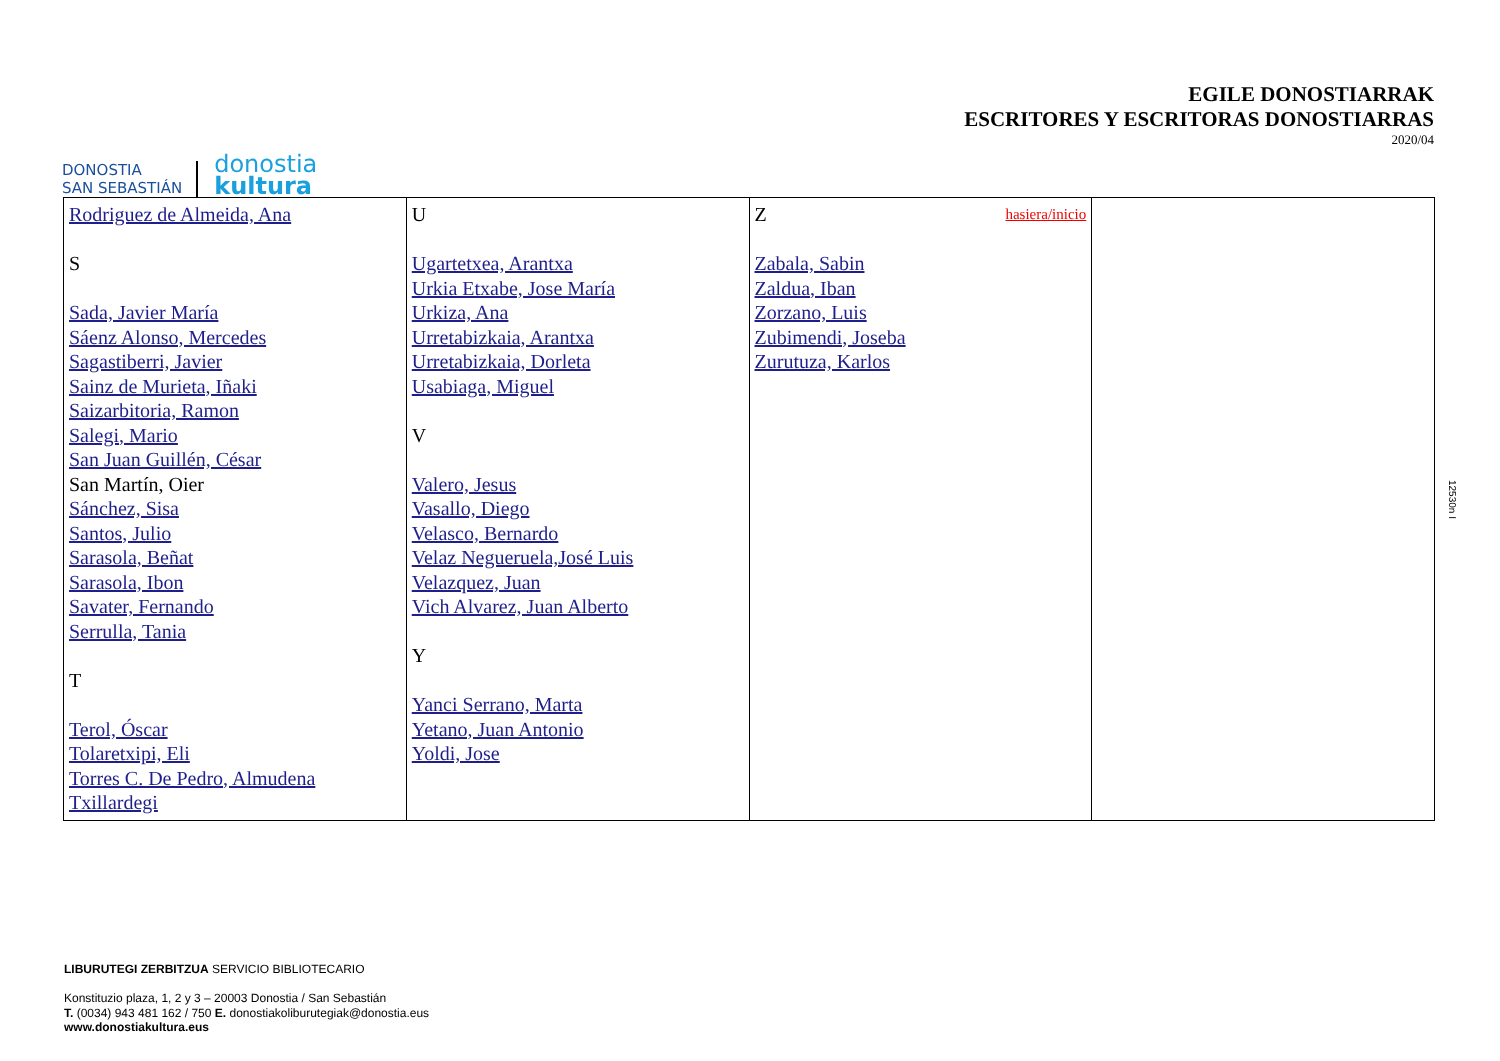DONOSTIA
SAN SEBASTIÁN
donostia
kultura
EGILE DONOSTIARRAK
ESCRITORES Y ESCRITORAS DONOSTIARRAS
2020/04
| Rodriguez de Almeida, Ana S Sada, Javier María Sáenz Alonso, Mercedes Sagastiberri, Javier Sainz de Murieta, Iñaki Saizarbitoria, Ramon Salegi, Mario San Juan Guillén, César San Martín, Oier Sánchez, Sisa Santos, Julio Sarasola, Beñat Sarasola, Ibon Savater, Fernando Serrulla, Tania T Terol, Óscar Tolaretxipi, Eli Torres C. De Pedro, Almudena Txillardegi | U Ugartetxea, Arantxa Urkia Etxabe, Jose María Urkiza, Ana Urretabizkaia, Arantxa Urretabizkaia, Dorleta Usabiaga, Miguel V Valero, Jesus Vasallo, Diego Velasco, Bernardo Velaz Negueruela,José Luis Velazquez, Juan Vich Alvarez, Juan Alberto Y Yanci Serrano, Marta Yetano, Juan Antonio Yoldi, Jose | Z hasiera/inicio Zabala, Sabin Zaldua, Iban Zorzano, Luis Zubimendi, Joseba Zurutuza, Karlos | |
12530n I
LIBURUTEGI ZERBITZUA SERVICIO BIBLIOTECARIO
Konstituzio plaza, 1, 2 y 3 – 20003 Donostia / San Sebastián
T. (0034) 943 481 162 / 750 E. donostiakoliburutegiak@donostia.eus
www.donostiakultura.eus